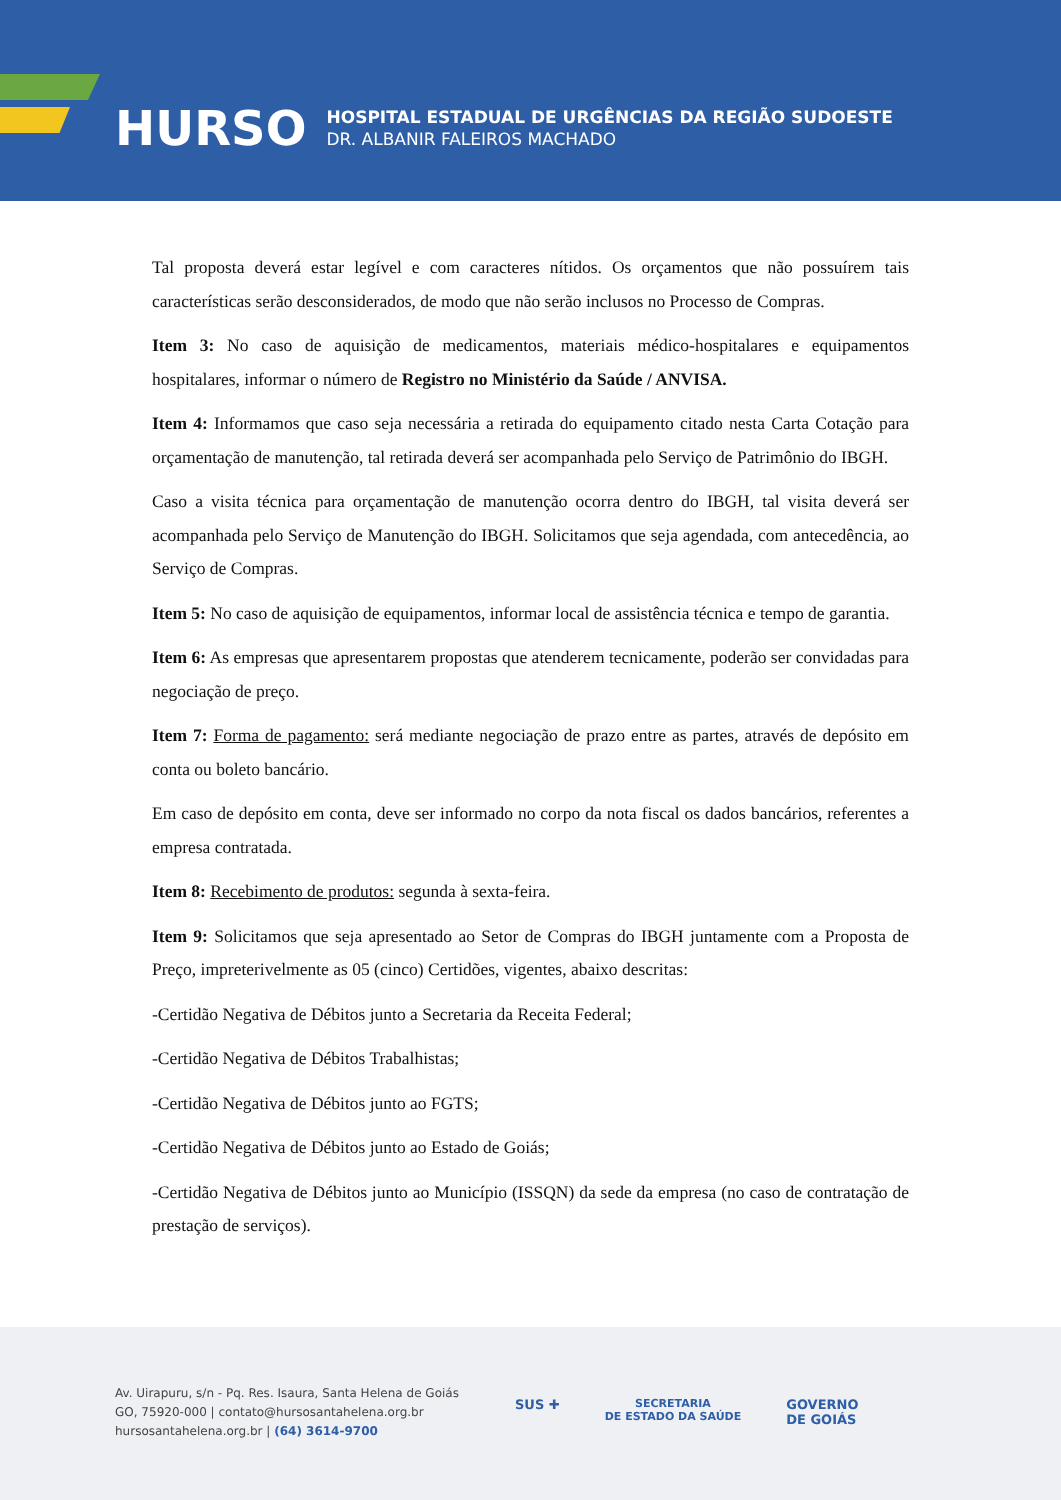HURSO
HOSPITAL ESTADUAL DE URGÊNCIAS DA REGIÃO SUDOESTE
DR. ALBANIR FALEIROS MACHADO
Tal proposta deverá estar legível e com caracteres nítidos. Os orçamentos que não possuírem tais características serão desconsiderados, de modo que não serão inclusos no Processo de Compras.
Item 3: No caso de aquisição de medicamentos, materiais médico-hospitalares e equipamentos hospitalares, informar o número de Registro no Ministério da Saúde / ANVISA.
Item 4: Informamos que caso seja necessária a retirada do equipamento citado nesta Carta Cotação para orçamentação de manutenção, tal retirada deverá ser acompanhada pelo Serviço de Patrimônio do IBGH.
Caso a visita técnica para orçamentação de manutenção ocorra dentro do IBGH, tal visita deverá ser acompanhada pelo Serviço de Manutenção do IBGH. Solicitamos que seja agendada, com antecedência, ao Serviço de Compras.
Item 5: No caso de aquisição de equipamentos, informar local de assistência técnica e tempo de garantia.
Item 6: As empresas que apresentarem propostas que atenderem tecnicamente, poderão ser convidadas para negociação de preço.
Item 7: Forma de pagamento: será mediante negociação de prazo entre as partes, através de depósito em conta ou boleto bancário.
Em caso de depósito em conta, deve ser informado no corpo da nota fiscal os dados bancários, referentes a empresa contratada.
Item 8: Recebimento de produtos: segunda à sexta-feira.
Item 9: Solicitamos que seja apresentado ao Setor de Compras do IBGH juntamente com a Proposta de Preço, impreterivelmente as 05 (cinco) Certidões, vigentes, abaixo descritas:
-Certidão Negativa de Débitos junto a Secretaria da Receita Federal;
-Certidão Negativa de Débitos Trabalhistas;
-Certidão Negativa de Débitos junto ao FGTS;
-Certidão Negativa de Débitos junto ao Estado de Goiás;
-Certidão Negativa de Débitos junto ao Município (ISSQN) da sede da empresa (no caso de contratação de prestação de serviços).
Av. Uirapuru, s/n - Pq. Res. Isaura, Santa Helena de Goiás
GO, 75920-000 | contato@hursosantahelena.org.br
hursosantahelena.org.br | (64) 3614-9700
SUS ✚ SECRETARIA
DE ESTADO DA SAÚDE GOVERNO
DE GOIÁS